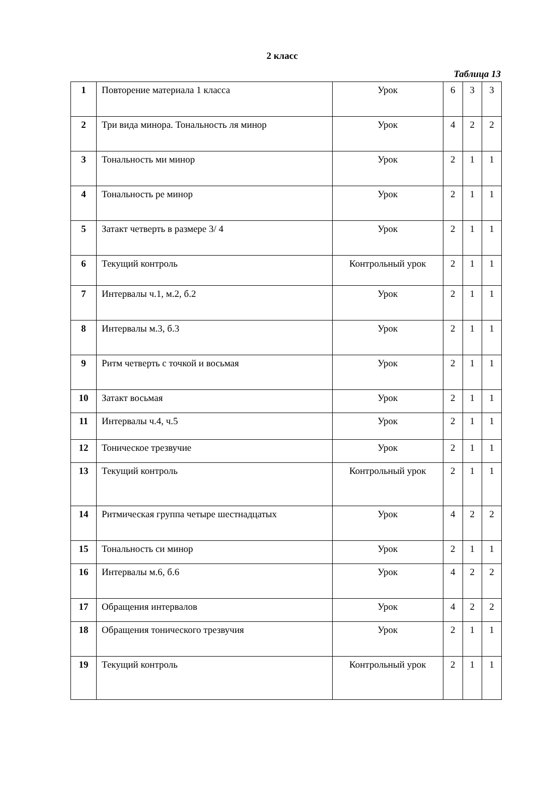2 класс
Таблица 13
| 1 | Повторение материала 1 класса | Урок | 6 | 3 | 3 |
| 2 | Три вида минора. Тональность ля минор | Урок | 4 | 2 | 2 |
| 3 | Тональность ми минор | Урок | 2 | 1 | 1 |
| 4 | Тональность ре минор | Урок | 2 | 1 | 1 |
| 5 | Затакт четверть в размере 3/ 4 | Урок | 2 | 1 | 1 |
| 6 | Текущий контроль | Контрольный урок | 2 | 1 | 1 |
| 7 | Интервалы ч.1, м.2, б.2 | Урок | 2 | 1 | 1 |
| 8 | Интервалы м.3, б.3 | Урок | 2 | 1 | 1 |
| 9 | Ритм четверть с точкой и восьмая | Урок | 2 | 1 | 1 |
| 10 | Затакт восьмая | Урок | 2 | 1 | 1 |
| 11 | Интервалы ч.4, ч.5 | Урок | 2 | 1 | 1 |
| 12 | Тоническое трезвучие | Урок | 2 | 1 | 1 |
| 13 | Текущий контроль | Контрольный урок | 2 | 1 | 1 |
| 14 | Ритмическая группа четыре шестнадцатых | Урок | 4 | 2 | 2 |
| 15 | Тональность си минор | Урок | 2 | 1 | 1 |
| 16 | Интервалы м.6, б.6 | Урок | 4 | 2 | 2 |
| 17 | Обращения интервалов | Урок | 4 | 2 | 2 |
| 18 | Обращения тонического трезвучия | Урок | 2 | 1 | 1 |
| 19 | Текущий контроль | Контрольный урок | 2 | 1 | 1 |